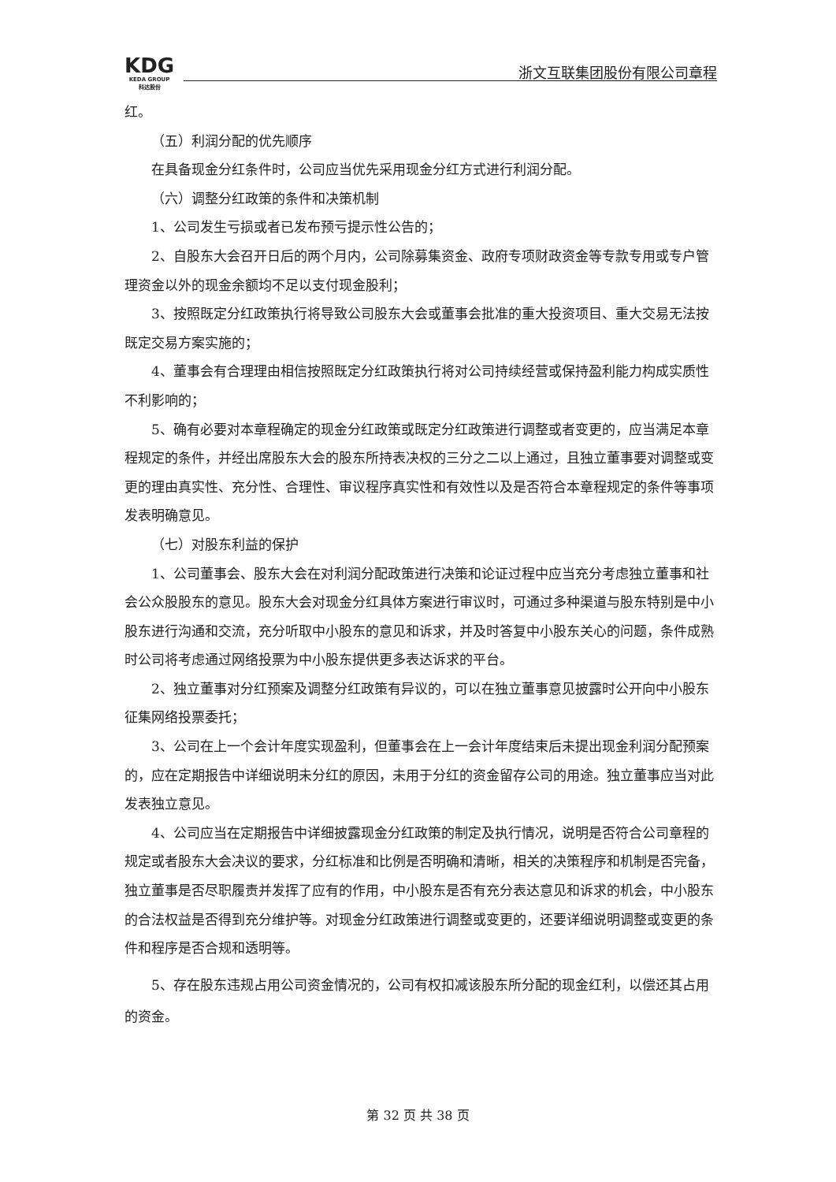KDG
KEDA GROUP
科达股份
浙文互联集团股份有限公司章程
红。
（五）利润分配的优先顺序
在具备现金分红条件时，公司应当优先采用现金分红方式进行利润分配。
（六）调整分红政策的条件和决策机制
1、公司发生亏损或者已发布预亏提示性公告的；
2、自股东大会召开日后的两个月内，公司除募集资金、政府专项财政资金等专款专用或专户管理资金以外的现金余额均不足以支付现金股利；
3、按照既定分红政策执行将导致公司股东大会或董事会批准的重大投资项目、重大交易无法按既定交易方案实施的；
4、董事会有合理理由相信按照既定分红政策执行将对公司持续经营或保持盈利能力构成实质性不利影响的；
5、确有必要对本章程确定的现金分红政策或既定分红政策进行调整或者变更的，应当满足本章程规定的条件，并经出席股东大会的股东所持表决权的三分之二以上通过，且独立董事要对调整或变更的理由真实性、充分性、合理性、审议程序真实性和有效性以及是否符合本章程规定的条件等事项发表明确意见。
（七）对股东利益的保护
1、公司董事会、股东大会在对利润分配政策进行决策和论证过程中应当充分考虑独立董事和社会公众股股东的意见。股东大会对现金分红具体方案进行审议时，可通过多种渠道与股东特别是中小股东进行沟通和交流，充分听取中小股东的意见和诉求，并及时答复中小股东关心的问题，条件成熟时公司将考虑通过网络投票为中小股东提供更多表达诉求的平台。
2、独立董事对分红预案及调整分红政策有异议的，可以在独立董事意见披露时公开向中小股东征集网络投票委托；
3、公司在上一个会计年度实现盈利，但董事会在上一会计年度结束后未提出现金利润分配预案的，应在定期报告中详细说明未分红的原因，未用于分红的资金留存公司的用途。独立董事应当对此发表独立意见。
4、公司应当在定期报告中详细披露现金分红政策的制定及执行情况，说明是否符合公司章程的规定或者股东大会决议的要求，分红标准和比例是否明确和清晰，相关的决策程序和机制是否完备，独立董事是否尽职履责并发挥了应有的作用，中小股东是否有充分表达意见和诉求的机会，中小股东的合法权益是否得到充分维护等。对现金分红政策进行调整或变更的，还要详细说明调整或变更的条件和程序是否合规和透明等。
5、存在股东违规占用公司资金情况的，公司有权扣减该股东所分配的现金红利，以偿还其占用的资金。
第 32 页 共 38 页